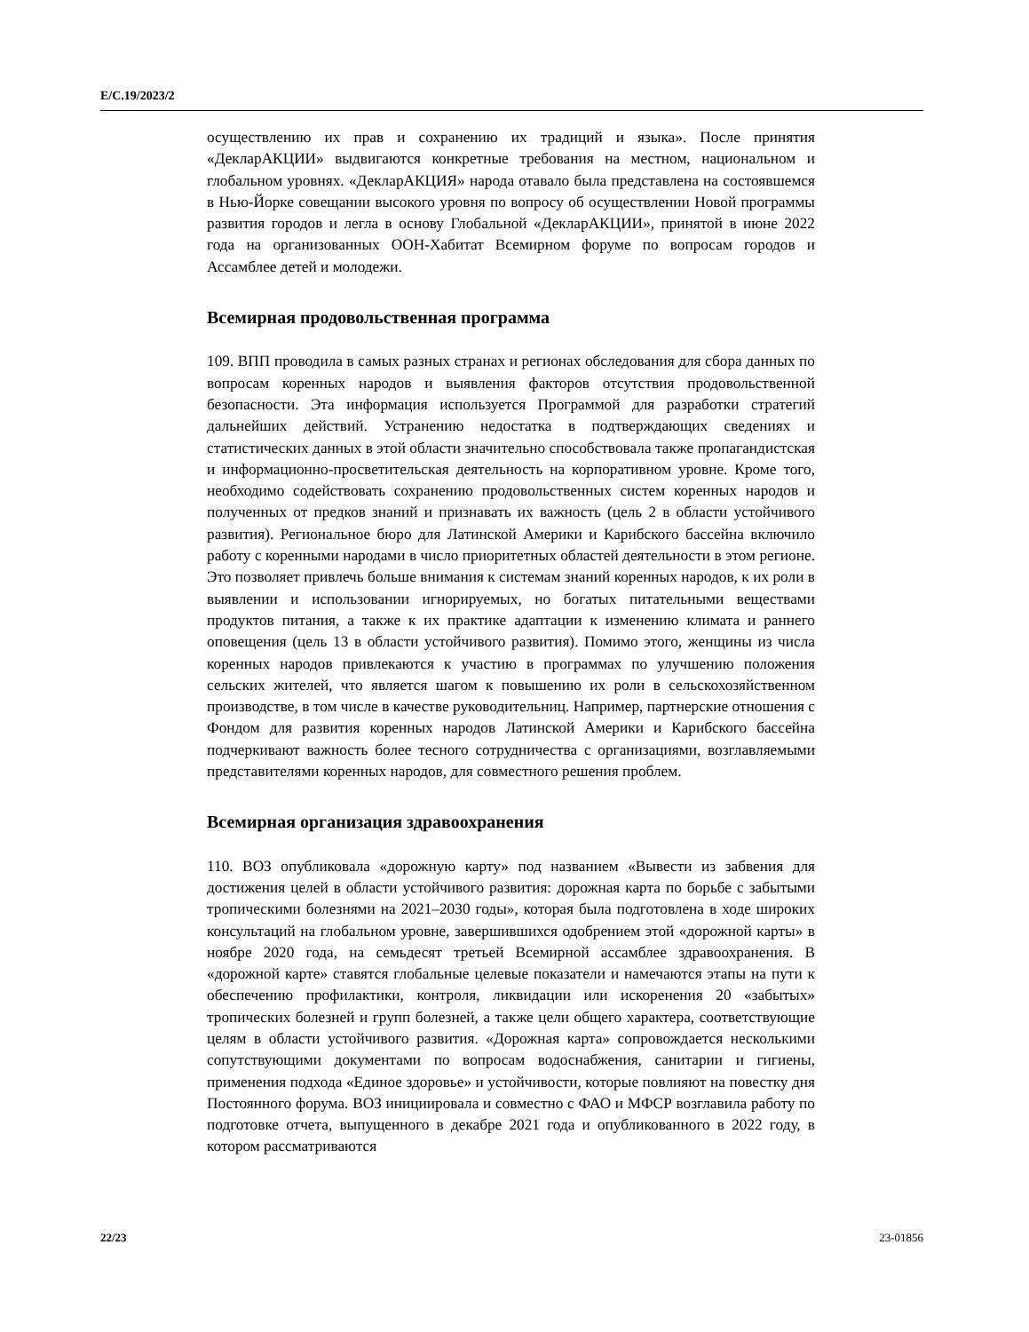E/C.19/2023/2
осуществлению их прав и сохранению их традиций и языка». После принятия «ДекларАКЦИИ» выдвигаются конкретные требования на местном, национальном и глобальном уровнях. «ДекларАКЦИЯ» народа отавало была представлена на состоявшемся в Нью-Йорке совещании высокого уровня по вопросу об осуществлении Новой программы развития городов и легла в основу Глобальной «ДекларАКЦИИ», принятой в июне 2022 года на организованных ООН-Хабитат Всемирном форуме по вопросам городов и Ассамблее детей и молодежи.
Всемирная продовольственная программа
109. ВПП проводила в самых разных странах и регионах обследования для сбора данных по вопросам коренных народов и выявления факторов отсутствия продовольственной безопасности. Эта информация используется Программой для разработки стратегий дальнейших действий. Устранению недостатка в подтверждающих сведениях и статистических данных в этой области значительно способствовала также пропагандистская и информационно-просветительская деятельность на корпоративном уровне. Кроме того, необходимо содействовать сохранению продовольственных систем коренных народов и полученных от предков знаний и признавать их важность (цель 2 в области устойчивого развития). Региональное бюро для Латинской Америки и Карибского бассейна включило работу с коренными народами в число приоритетных областей деятельности в этом регионе. Это позволяет привлечь больше внимания к системам знаний коренных народов, к их роли в выявлении и использовании игнорируемых, но богатых питательными веществами продуктов питания, а также к их практике адаптации к изменению климата и раннего оповещения (цель 13 в области устойчивого развития). Помимо этого, женщины из числа коренных народов привлекаются к участию в программах по улучшению положения сельских жителей, что является шагом к повышению их роли в сельскохозяйственном производстве, в том числе в качестве руководительниц. Например, партнерские отношения с Фондом для развития коренных народов Латинской Америки и Карибского бассейна подчеркивают важность более тесного сотрудничества с организациями, возглавляемыми представителями коренных народов, для совместного решения проблем.
Всемирная организация здравоохранения
110. ВОЗ опубликовала «дорожную карту» под названием «Вывести из забвения для достижения целей в области устойчивого развития: дорожная карта по борьбе с забытыми тропическими болезнями на 2021–2030 годы», которая была подготовлена в ходе широких консультаций на глобальном уровне, завершившихся одобрением этой «дорожной карты» в ноябре 2020 года, на семьдесят третьей Всемирной ассамблее здравоохранения. В «дорожной карте» ставятся глобальные целевые показатели и намечаются этапы на пути к обеспечению профилактики, контроля, ликвидации или искоренения 20 «забытых» тропических болезней и групп болезней, а также цели общего характера, соответствующие целям в области устойчивого развития. «Дорожная карта» сопровождается несколькими сопутствующими документами по вопросам водоснабжения, санитарии и гигиены, применения подхода «Единое здоровье» и устойчивости, которые повлияют на повестку дня Постоянного форума. ВОЗ инициировала и совместно с ФАО и МФСР возглавила работу по подготовке отчета, выпущенного в декабре 2021 года и опубликованного в 2022 году, в котором рассматриваются
22/23 23-01856